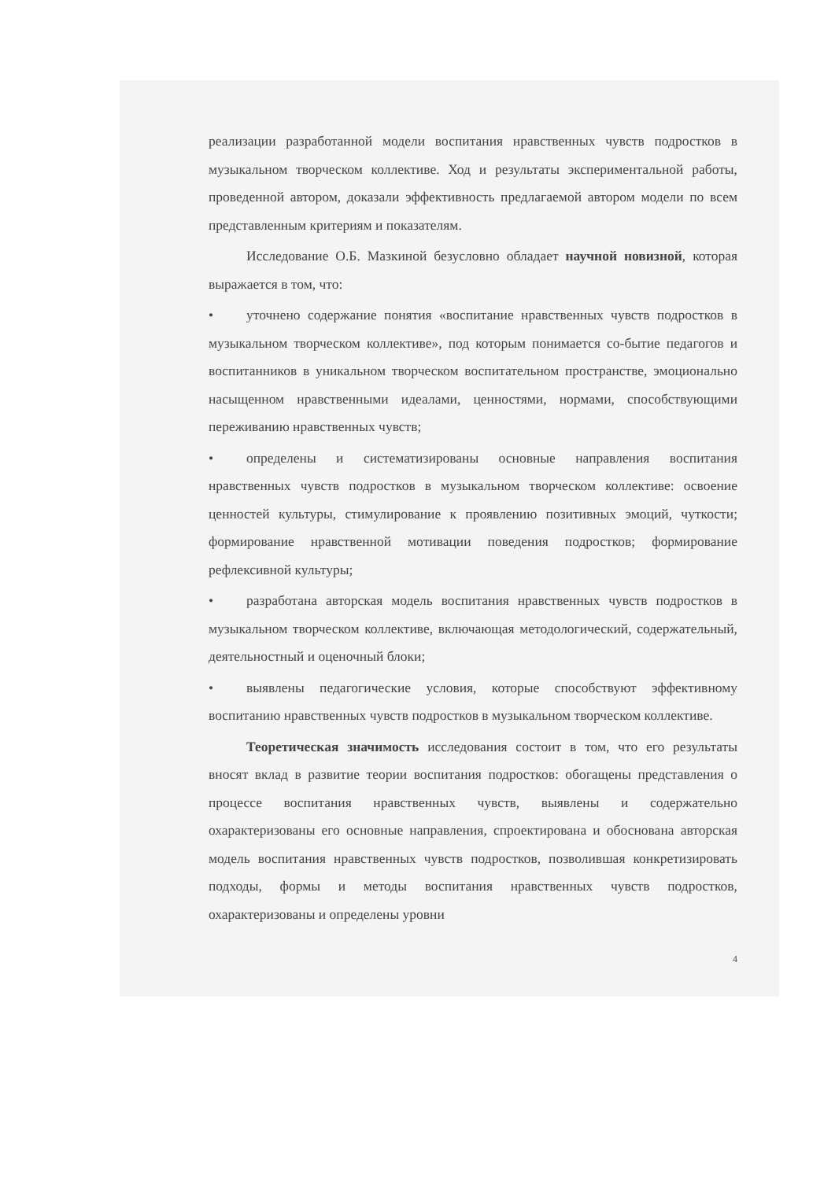реализации разработанной модели воспитания нравственных чувств подростков в музыкальном творческом коллективе. Ход и результаты экспериментальной работы, проведенной автором, доказали эффективность предлагаемой автором модели по всем представленным критериям и показателям.
Исследование О.Б. Мазкиной безусловно обладает научной новизной, которая выражается в том, что:
• уточнено содержание понятия «воспитание нравственных чувств подростков в музыкальном творческом коллективе», под которым понимается со-бытие педагогов и воспитанников в уникальном творческом воспитательном пространстве, эмоционально насыщенном нравственными идеалами, ценностями, нормами, способствующими переживанию нравственных чувств;
• определены и систематизированы основные направления воспитания нравственных чувств подростков в музыкальном творческом коллективе: освоение ценностей культуры, стимулирование к проявлению позитивных эмоций, чуткости; формирование нравственной мотивации поведения подростков; формирование рефлексивной культуры;
• разработана авторская модель воспитания нравственных чувств подростков в музыкальном творческом коллективе, включающая методологический, содержательный, деятельностный и оценочный блоки;
• выявлены педагогические условия, которые способствуют эффективному воспитанию нравственных чувств подростков в музыкальном творческом коллективе.
Теоретическая значимость исследования состоит в том, что его результаты вносят вклад в развитие теории воспитания подростков: обогащены представления о процессе воспитания нравственных чувств, выявлены и содержательно охарактеризованы его основные направления, спроектирована и обоснована авторская модель воспитания нравственных чувств подростков, позволившая конкретизировать подходы, формы и методы воспитания нравственных чувств подростков, охарактеризованы и определены уровни
4